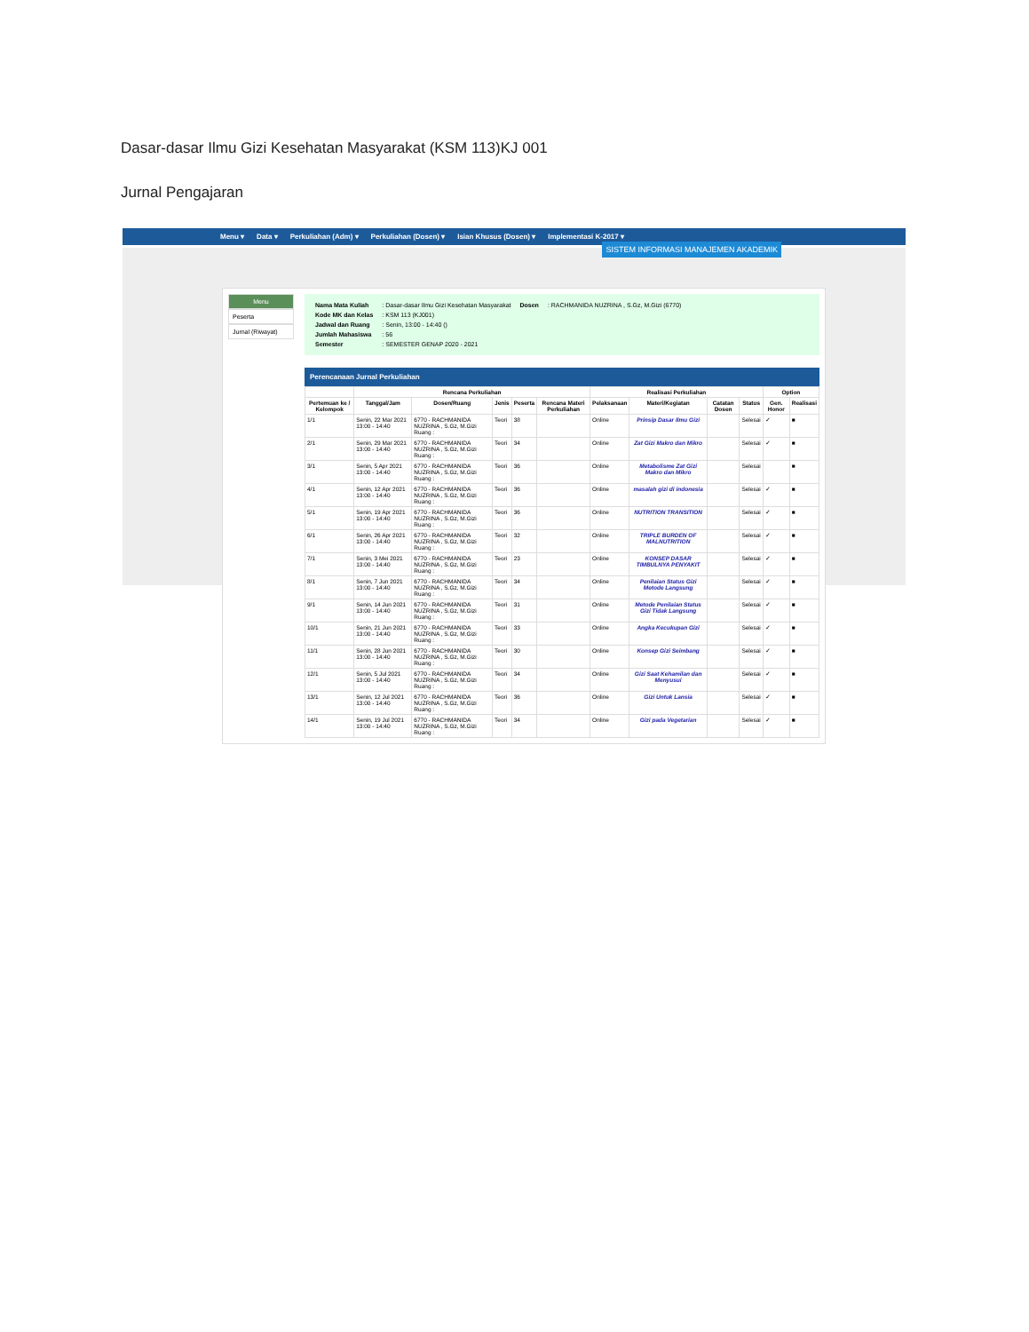Dasar-dasar Ilmu Gizi Kesehatan Masyarakat (KSM 113)KJ 001
Jurnal Pengajaran
Menu ▾ Data ▾ Perkuliahan (Adm) ▾ Perkuliahan (Dosen) ▾ Isian Khusus (Dosen) ▾ Implementasi K-2017 ▾
SISTEM INFORMASI MANAJEMEN AKADEMIK
Menu
Peserta
Jurnal (Riwayat)
| Nama Mata Kuliah | : Dasar-dasar Ilmu Gizi Kesehatan Masyarakat | Dosen | : RACHMANIDA NUZRINA , S.Gz, M.Gizi (6770) |
| Kode MK dan Kelas | : KSM 113 (KJ001) | | |
| Jadwal dan Ruang | : Senin, 13:00 - 14:40 () | | |
| Jumlah Mahasiswa | : 56 | | |
| Semester | : SEMESTER GENAP 2020 - 2021 | | |
Perencanaan Jurnal Perkuliahan
| | Rencana Perkuliahan | | | | | Realisasi Perkuliahan | | | | Option | |
| --- | --- | --- | --- | --- | --- | --- | --- | --- | --- | --- | --- |
| Pertemuan ke / Kelompok | Tanggal/Jam | Dosen/Ruang | Jenis | Peserta | Rencana Materi Perkuliahan | Pelaksanaan | Materi/Kegiatan | Catatan Dosen | Status | Gen. Honor | Realisasi |
| 1/1 | Senin, 22 Mar 2021 13:00 - 14:40 | 6770 - RACHMANIDA NUZRINA , S.Gz, M.Gizi Ruang : | Teori | 38 | | Online | Prinsip Dasar Ilmu Gizi | | Selesai | ✓ | ■ |
| 2/1 | Senin, 29 Mar 2021 13:00 - 14:40 | 6770 - RACHMANIDA NUZRINA , S.Gz, M.Gizi Ruang : | Teori | 34 | | Online | Zat Gizi Makro dan Mikro | | Selesai | ✓ | ■ |
| 3/1 | Senin, 5 Apr 2021 13:00 - 14:40 | 6770 - RACHMANIDA NUZRINA , S.Gz, M.Gizi Ruang : | Teori | 36 | | Online | Metabolisme Zat Gizi Makro dan Mikro | | Selesai | | ■ |
| 4/1 | Senin, 12 Apr 2021 13:00 - 14:40 | 6770 - RACHMANIDA NUZRINA , S.Gz, M.Gizi Ruang : | Teori | 36 | | Online | masalah gizi di indonesia | | Selesai | ✓ | ■ |
| 5/1 | Senin, 19 Apr 2021 13:00 - 14:40 | 6770 - RACHMANIDA NUZRINA , S.Gz, M.Gizi Ruang : | Teori | 36 | | Online | NUTRITION TRANSITION | | Selesai | ✓ | ■ |
| 6/1 | Senin, 26 Apr 2021 13:00 - 14:40 | 6770 - RACHMANIDA NUZRINA , S.Gz, M.Gizi Ruang : | Teori | 32 | | Online | TRIPLE BURDEN OF MALNUTRITION | | Selesai | ✓ | ■ |
| 7/1 | Senin, 3 Mei 2021 13:00 - 14:40 | 6770 - RACHMANIDA NUZRINA , S.Gz, M.Gizi Ruang : | Teori | 23 | | Online | KONSEP DASAR TIMBULNYA PENYAKIT | | Selesai | ✓ | ■ |
| 8/1 | Senin, 7 Jun 2021 13:00 - 14:40 | 6770 - RACHMANIDA NUZRINA , S.Gz, M.Gizi Ruang : | Teori | 34 | | Online | Penilaian Status Gizi Metode Langsung | | Selesai | ✓ | ■ |
| 9/1 | Senin, 14 Jun 2021 13:00 - 14:40 | 6770 - RACHMANIDA NUZRINA , S.Gz, M.Gizi Ruang : | Teori | 31 | | Online | Metode Penilaian Status Gizi Tidak Langsung | | Selesai | ✓ | ■ |
| 10/1 | Senin, 21 Jun 2021 13:00 - 14:40 | 6770 - RACHMANIDA NUZRINA , S.Gz, M.Gizi Ruang : | Teori | 33 | | Online | Angka Kecukupan Gizi | | Selesai | ✓ | ■ |
| 11/1 | Senin, 28 Jun 2021 13:00 - 14:40 | 6770 - RACHMANIDA NUZRINA , S.Gz, M.Gizi Ruang : | Teori | 30 | | Online | Konsep Gizi Seimbang | | Selesai | ✓ | ■ |
| 12/1 | Senin, 5 Jul 2021 13:00 - 14:40 | 6770 - RACHMANIDA NUZRINA , S.Gz, M.Gizi Ruang : | Teori | 34 | | Online | Gizi Saat Kehamilan dan Menyusui | | Selesai | ✓ | ■ |
| 13/1 | Senin, 12 Jul 2021 13:00 - 14:40 | 6770 - RACHMANIDA NUZRINA , S.Gz, M.Gizi Ruang : | Teori | 36 | | Online | Gizi Untuk Lansia | | Selesai | ✓ | ■ |
| 14/1 | Senin, 19 Jul 2021 13:00 - 14:40 | 6770 - RACHMANIDA NUZRINA , S.Gz, M.Gizi Ruang : | Teori | 34 | | Online | Gizi pada Vegetarian | | Selesai | ✓ | ■ |